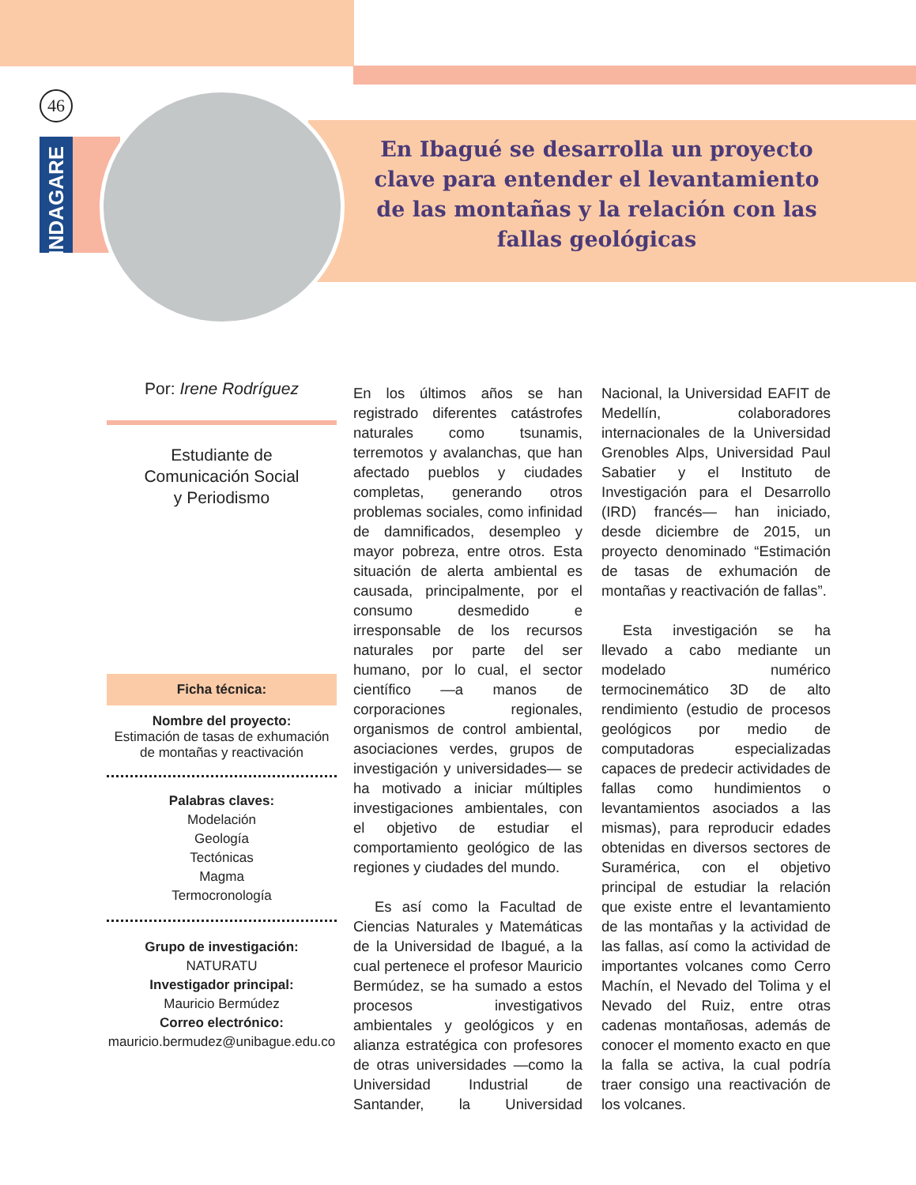46
En Ibagué se desarrolla un proyecto clave para entender el levantamiento de las montañas y la relación con las fallas geológicas
INDAGARE
Por: Irene Rodríguez
Estudiante de
Comunicación Social
y Periodismo
Ficha técnica:
Nombre del proyecto:
Estimación de tasas de exhumación de montañas y reactivación
Palabras claves:
Modelación
Geología
Tectónicas
Magma
Termocronología
Grupo de investigación:
NATURATU
Investigador principal:
Mauricio Bermúdez
Correo electrónico:
mauricio.bermudez@unibague.edu.co
En los últimos años se han registrado diferentes catástrofes naturales como tsunamis, terremotos y avalanchas, que han afectado pueblos y ciudades completas, generando otros problemas sociales, como infinidad de damnificados, desempleo y mayor pobreza, entre otros. Esta situación de alerta ambiental es causada, principalmente, por el consumo desmedido e irresponsable de los recursos naturales por parte del ser humano, por lo cual, el sector científico —a manos de corporaciones regionales, organismos de control ambiental, asociaciones verdes, grupos de investigación y universidades— se ha motivado a iniciar múltiples investigaciones ambientales, con el objetivo de estudiar el comportamiento geológico de las regiones y ciudades del mundo.
Es así como la Facultad de Ciencias Naturales y Matemáticas de la Universidad de Ibagué, a la cual pertenece el profesor Mauricio Bermúdez, se ha sumado a estos procesos investigativos ambientales y geológicos y en alianza estratégica con profesores de otras universidades —como la Universidad Industrial de Santander, la Universidad Nacional, la Universidad EAFIT de Medellín, colaboradores internacionales de la Universidad Grenobles Alps, Universidad Paul Sabatier y el Instituto de Investigación para el Desarrollo (IRD) francés— han iniciado, desde diciembre de 2015, un proyecto denominado “Estimación de tasas de exhumación de montañas y reactivación de fallas”.
Esta investigación se ha llevado a cabo mediante un modelado numérico termocinemático 3D de alto rendimiento (estudio de procesos geológicos por medio de computadoras especializadas capaces de predecir actividades de fallas como hundimientos o levantamientos asociados a las mismas), para reproducir edades obtenidas en diversos sectores de Suramérica, con el objetivo principal de estudiar la relación que existe entre el levantamiento de las montañas y la actividad de las fallas, así como la actividad de importantes volcanes como Cerro Machín, el Nevado del Tolima y el Nevado del Ruiz, entre otras cadenas montañosas, además de conocer el momento exacto en que la falla se activa, la cual podría traer consigo una reactivación de los volcanes.